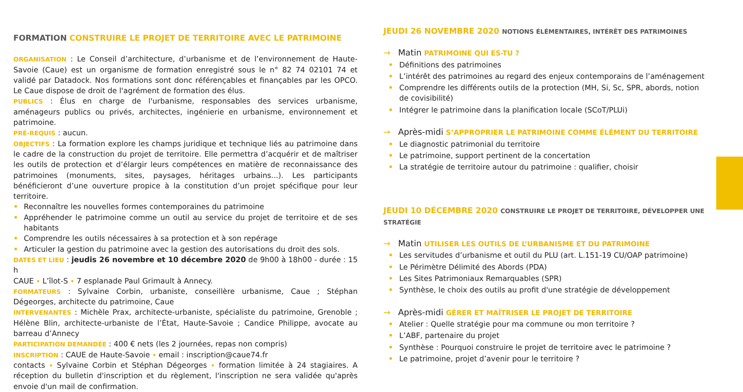FORMATION CONSTRUIRE LE PROJET DE TERRITOIRE AVEC LE PATRIMOINE
ORGANISATION : Le Conseil d’architecture, d’urbanisme et de l’environnement de Haute-Savoie (Caue) est un organisme de formation enregistré sous le n° 82 74 02101 74 et validé par Datadock. Nos formations sont donc référençables et finançables par les OPCO. Le Caue dispose de droit de l'agrément de formation des élus.
PUBLICS : Élus en charge de l'urbanisme, responsables des services urbanisme, aménageurs publics ou privés, architectes, ingénierie en urbanisme, environnement et patrimoine.
PRÉ-REQUIS : aucun.
OBJECTIFS : La formation explore les champs juridique et technique liés au patrimoine dans le cadre de la construction du projet de territoire. Elle permettra d’acquérir et de maîtriser les outils de protection et d’élargir leurs compétences en matière de reconnaissance des patrimoines (monuments, sites, paysages, héritages urbains...). Les participants bénéficieront d’une ouverture propice à la constitution d’un projet spécifique pour leur territoire.
• Reconnaître les nouvelles formes contemporaines du patrimoine
• Appréhender le patrimoine comme un outil au service du projet de territoire et de ses habitants
• Comprendre les outils nécessaires à sa protection et à son repérage
• Articuler la gestion du patrimoine avec la gestion des autorisations du droit des sols.
DATES ET LIEU : jeudis 26 novembre et 10 décembre 2020 de 9h00 à 18h00 - durée : 15 h
CAUE • L’îlot-S • 7 esplanade Paul Grimault à Annecy.
FORMATEURS : Sylvaine Corbin, urbaniste, conseillère urbanisme, Caue ; Stéphan Dégeorges, architecte du patrimoine, Caue
INTERVENANTES : Michèle Prax, architecte-urbaniste, spécialiste du patrimoine, Grenoble ; Hélène Blin, architecte-urbaniste de l’État, Haute-Savoie ; Candice Philippe, avocate au barreau d’Annecy
PARTICIPATION DEMANDÉE : 400 € nets (les 2 journées, repas non compris)
INSCRIPTION : CAUE de Haute-Savoie • email : inscription@caue74.fr
contacts • Sylvaine Corbin et Stéphan Dégeorges • formation limitée à 24 stagiaires. A réception du bulletin d'inscription et du règlement, l'inscription ne sera validée qu'après envoie d'un mail de confirmation.
JEUDI 26 NOVEMBRE 2020 NOTIONS ÉLÉMENTAIRES, INTÉRÊT DES PATRIMOINES
→ Matin PATRIMOINE QUI ES-TU ?
• Définitions des patrimoines
• L’intérêt des patrimoines au regard des enjeux contemporains de l’aménagement
• Comprendre les différents outils de la protection (MH, Si, Sc, SPR, abords, notion de covisibilité)
• Intégrer le patrimoine dans la planification locale (SCoT/PLUi)
→ Après-midi S’APPROPRIER LE PATRIMOINE COMME ÉLÉMENT DU TERRITOIRE
• Le diagnostic patrimonial du territoire
• Le patrimoine, support pertinent de la concertation
• La stratégie de territoire autour du patrimoine : qualifier, choisir
JEUDI 10 DÉCEMBRE 2020 CONSTRUIRE LE PROJET DE TERRITOIRE, DÉVELOPPER UNE STRATÉGIE
→ Matin UTILISER LES OUTILS DE L’URBANISME ET DU PATRIMOINE
• Les servitudes d’urbanisme et outil du PLU (art. L.151-19 CU/OAP patrimoine)
• Le Périmètre Délimité des Abords (PDA)
• Les Sites Patrimoniaux Remarquables (SPR)
• Synthèse, le choix des outils au profit d'une stratégie de développement
→ Après-midi GÉRER ET MAÎTRISER LE PROJET DE TERRITOIRE
• Atelier : Quelle stratégie pour ma commune ou mon territoire ?
• L’ABF, partenaire du projet
• Synthèse : Pourquoi construire le projet de territoire avec le patrimoine ?
• Le patrimoine, projet d’avenir pour le territoire ?